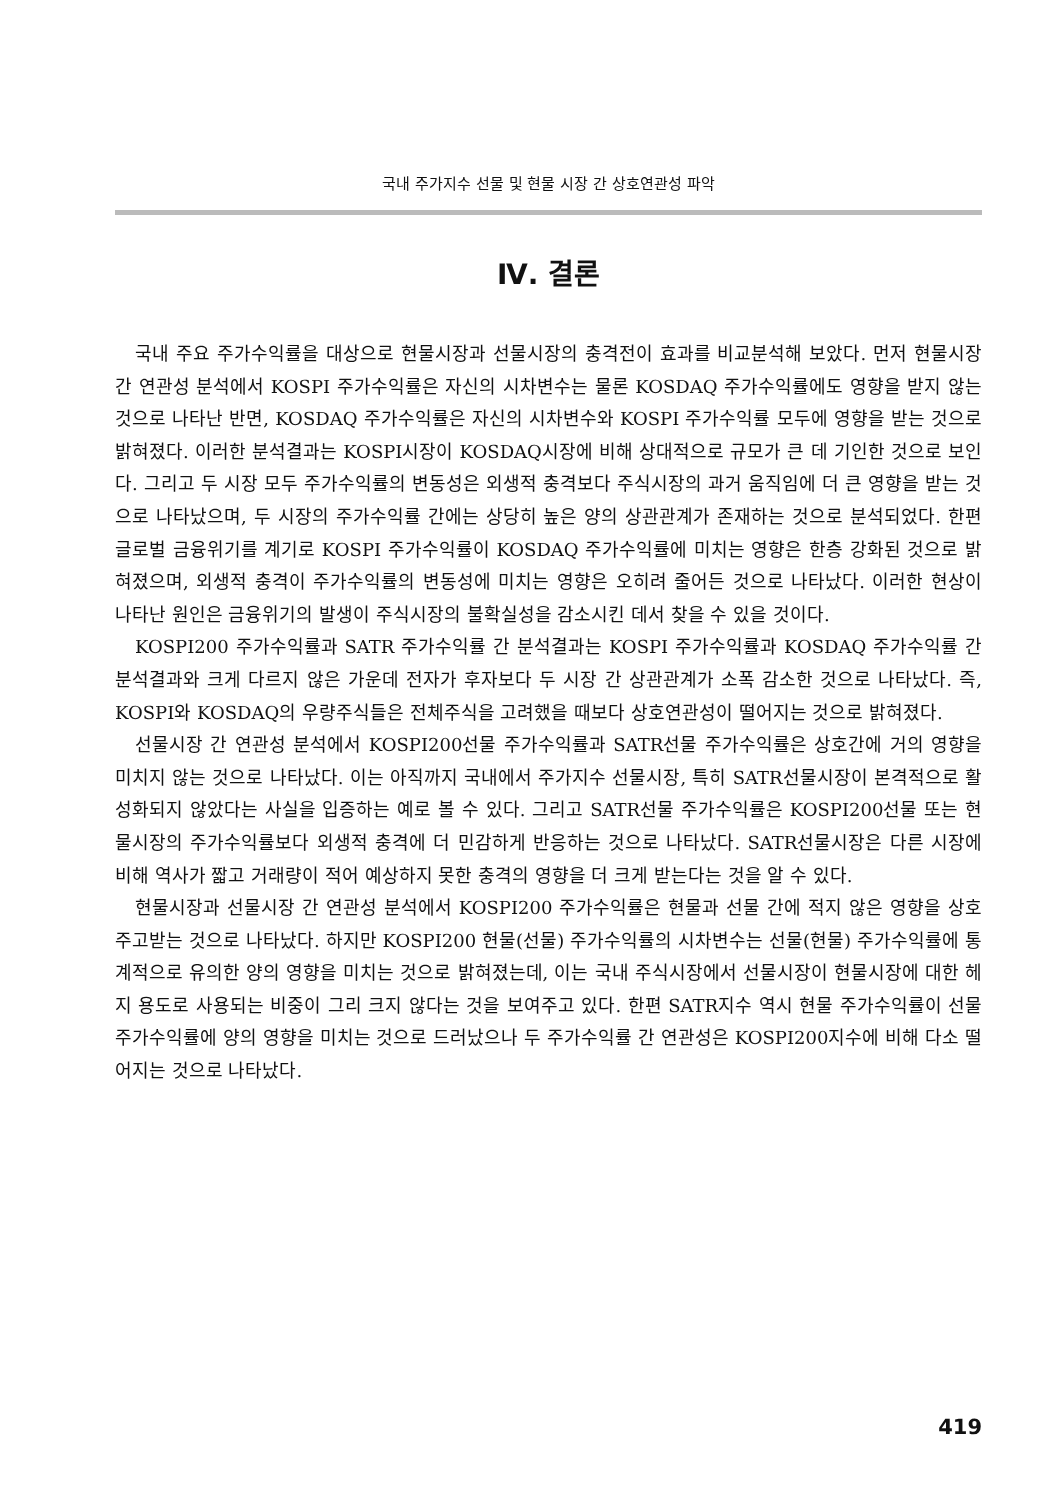국내 주가지수 선물 및 현물 시장 간 상호연관성 파악
Ⅳ. 결론
국내 주요 주가수익률을 대상으로 현물시장과 선물시장의 충격전이 효과를 비교분석해 보았다. 먼저 현물시장 간 연관성 분석에서 KOSPI 주가수익률은 자신의 시차변수는 물론 KOSDAQ 주가수익률에도 영향을 받지 않는 것으로 나타난 반면, KOSDAQ 주가수익률은 자신의 시차변수와 KOSPI 주가수익률 모두에 영향을 받는 것으로 밝혀졌다. 이러한 분석결과는 KOSPI시장이 KOSDAQ시장에 비해 상대적으로 규모가 큰 데 기인한 것으로 보인다. 그리고 두 시장 모두 주가수익률의 변동성은 외생적 충격보다 주식시장의 과거 움직임에 더 큰 영향을 받는 것으로 나타났으며, 두 시장의 주가수익률 간에는 상당히 높은 양의 상관관계가 존재하는 것으로 분석되었다. 한편 글로벌 금융위기를 계기로 KOSPI 주가수익률이 KOSDAQ 주가수익률에 미치는 영향은 한층 강화된 것으로 밝혀졌으며, 외생적 충격이 주가수익률의 변동성에 미치는 영향은 오히려 줄어든 것으로 나타났다. 이러한 현상이 나타난 원인은 금융위기의 발생이 주식시장의 불확실성을 감소시킨 데서 찾을 수 있을 것이다.
KOSPI200 주가수익률과 SATR 주가수익률 간 분석결과는 KOSPI 주가수익률과 KOSDAQ 주가수익률 간 분석결과와 크게 다르지 않은 가운데 전자가 후자보다 두 시장 간 상관관계가 소폭 감소한 것으로 나타났다. 즉, KOSPI와 KOSDAQ의 우량주식들은 전체주식을 고려했을 때보다 상호연관성이 떨어지는 것으로 밝혀졌다.
선물시장 간 연관성 분석에서 KOSPI200선물 주가수익률과 SATR선물 주가수익률은 상호간에 거의 영향을 미치지 않는 것으로 나타났다. 이는 아직까지 국내에서 주가지수 선물시장, 특히 SATR선물시장이 본격적으로 활성화되지 않았다는 사실을 입증하는 예로 볼 수 있다. 그리고 SATR선물 주가수익률은 KOSPI200선물 또는 현물시장의 주가수익률보다 외생적 충격에 더 민감하게 반응하는 것으로 나타났다. SATR선물시장은 다른 시장에 비해 역사가 짧고 거래량이 적어 예상하지 못한 충격의 영향을 더 크게 받는다는 것을 알 수 있다.
현물시장과 선물시장 간 연관성 분석에서 KOSPI200 주가수익률은 현물과 선물 간에 적지 않은 영향을 상호 주고받는 것으로 나타났다. 하지만 KOSPI200 현물(선물) 주가수익률의 시차변수는 선물(현물) 주가수익률에 통계적으로 유의한 양의 영향을 미치는 것으로 밝혀졌는데, 이는 국내 주식시장에서 선물시장이 현물시장에 대한 헤지 용도로 사용되는 비중이 그리 크지 않다는 것을 보여주고 있다. 한편 SATR지수 역시 현물 주가수익률이 선물 주가수익률에 양의 영향을 미치는 것으로 드러났으나 두 주가수익률 간 연관성은 KOSPI200지수에 비해 다소 떨어지는 것으로 나타났다.
419